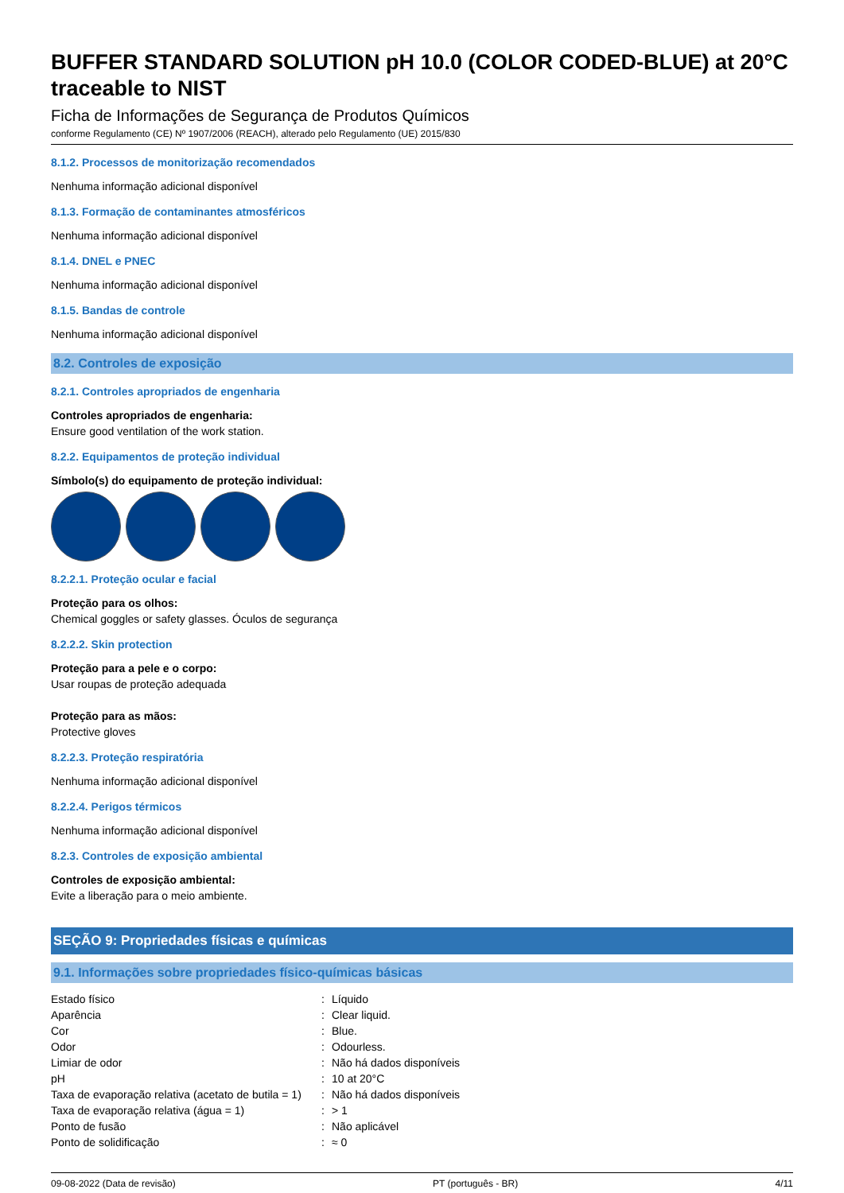BUFFER STANDARD SOLUTION pH 10.0 (COLOR CODED-BLUE) at 20°C traceable to NIST
Ficha de Informações de Segurança de Produtos Químicos
conforme Regulamento (CE) Nº 1907/2006 (REACH), alterado pelo Regulamento (UE) 2015/830
8.1.2. Processos de monitorização recomendados
Nenhuma informação adicional disponível
8.1.3. Formação de contaminantes atmosféricos
Nenhuma informação adicional disponível
8.1.4. DNEL e PNEC
Nenhuma informação adicional disponível
8.1.5. Bandas de controle
Nenhuma informação adicional disponível
8.2. Controles de exposição
8.2.1. Controles apropriados de engenharia
Controles apropriados de engenharia:
Ensure good ventilation of the work station.
8.2.2. Equipamentos de proteção individual
Símbolo(s) do equipamento de proteção individual:
8.2.2.1. Proteção ocular e facial
Proteção para os olhos:
Chemical goggles or safety glasses. Óculos de segurança
8.2.2.2. Skin protection
Proteção para a pele e o corpo:
Usar roupas de proteção adequada
Proteção para as mãos:
Protective gloves
8.2.2.3. Proteção respiratória
Nenhuma informação adicional disponível
8.2.2.4. Perigos térmicos
Nenhuma informação adicional disponível
8.2.3. Controles de exposição ambiental
Controles de exposição ambiental:
Evite a liberação para o meio ambiente.
SEÇÃO 9: Propriedades físicas e químicas
9.1. Informações sobre propriedades físico-químicas básicas
| Estado físico | : | Líquido |
| Aparência | : | Clear liquid. |
| Cor | : | Blue. |
| Odor | : | Odourless. |
| Limiar de odor | : | Não há dados disponíveis |
| pH | : | 10 at 20°C |
| Taxa de evaporação relativa (acetato de butila = 1) | : | Não há dados disponíveis |
| Taxa de evaporação relativa (água = 1) | : | > 1 |
| Ponto de fusão | : | Não aplicável |
| Ponto de solidificação | : | ≈ 0 |
09-08-2022 (Data de revisão) PT (português - BR) 4/11